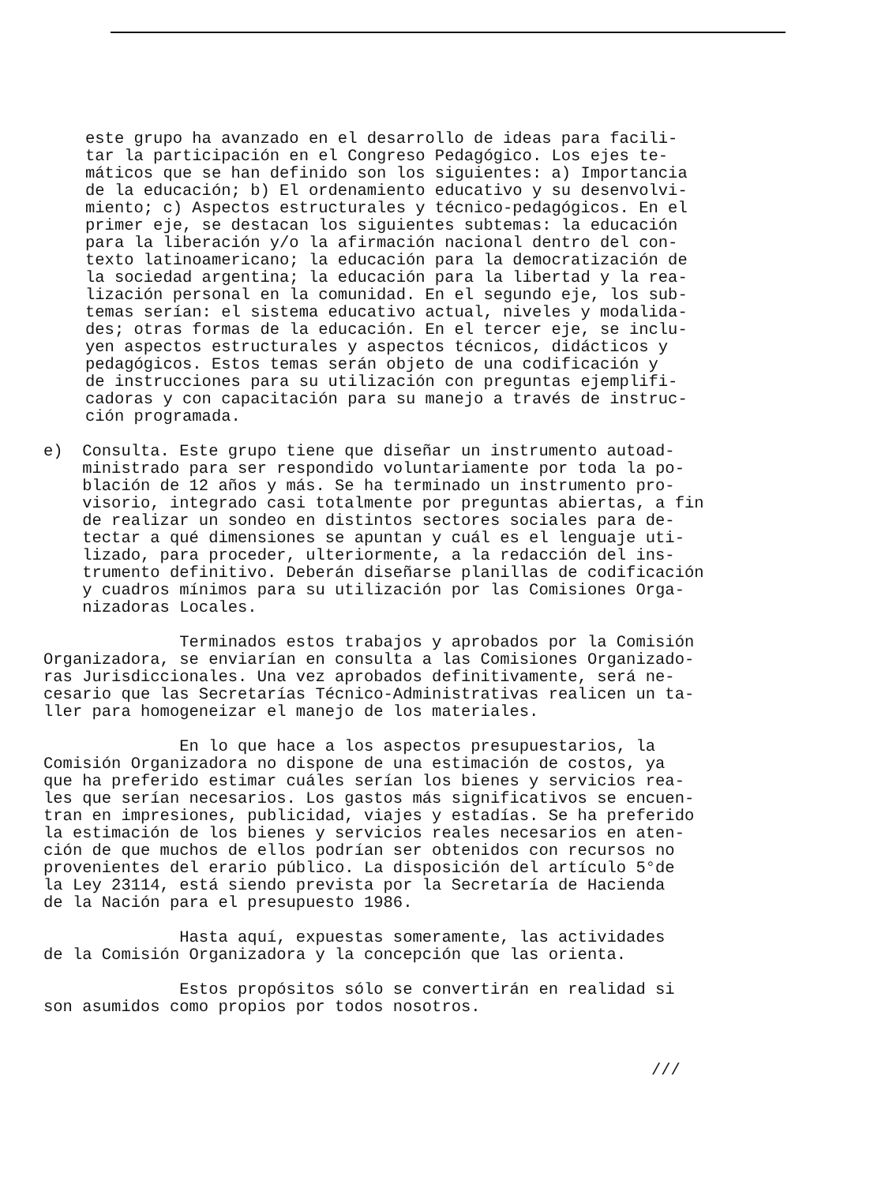este grupo ha avanzado en el desarrollo de ideas para facili- tar la participación en el Congreso Pedagógico. Los ejes te- máticos que se han definido son los siguientes: a) Importancia de la educación; b) El ordenamiento educativo y su desenvolvi- miento; c) Aspectos estructurales y técnico-pedagógicos. En el primer eje, se destacan los siguientes subtemas: la educación para la liberación y/o la afirmación nacional dentro del con- texto latinoamericano; la educación para la democratización de la sociedad argentina; la educación para la libertad y la rea- lización personal en la comunidad. En el segundo eje, los sub- temas serían: el sistema educativo actual, niveles y modalida- des; otras formas de la educación. En el tercer eje, se inclu- yen aspectos estructurales y aspectos técnicos, didácticos y pedagógicos. Estos temas serán objeto de una codificación y de instrucciones para su utilización con preguntas ejemplifi- cadoras y con capacitación para su manejo a través de instruc- ción programada.
e) Consulta. Este grupo tiene que diseñar un instrumento autoad- ministrado para ser respondido voluntariamente por toda la po- blación de 12 años y más. Se ha terminado un instrumento pro- visorio, integrado casi totalmente por preguntas abiertas, a fin de realizar un sondeo en distintos sectores sociales para de- tectar a qué dimensiones se apuntan y cuál es el lenguaje uti- lizado, para proceder, ulteriormente, a la redacción del ins- trumento definitivo. Deberán diseñarse planillas de codificación y cuadros mínimos para su utilización por las Comisiones Orga- nizadoras Locales.
Terminados estos trabajos y aprobados por la Comisión Organizadora, se enviarían en consulta a las Comisiones Organizado- ras Jurisdiccionales. Una vez aprobados definitivamente, será ne- cesario que las Secretarías Técnico-Administrativas realicen un ta- ller para homogeneizar el manejo de los materiales.
En lo que hace a los aspectos presupuestarios, la Comisión Organizadora no dispone de una estimación de costos, ya que ha preferido estimar cuáles serían los bienes y servicios rea- les que serían necesarios. Los gastos más significativos se encuen- tran en impresiones, publicidad, viajes y estadías. Se ha preferido la estimación de los bienes y servicios reales necesarios en aten- ción de que muchos de ellos podrían ser obtenidos con recursos no provenientes del erario público. La disposición del artículo 5°de la Ley 23114, está siendo prevista por la Secretaría de Hacienda de la Nación para el presupuesto 1986.
Hasta aquí, expuestas someramente, las actividades de la Comisión Organizadora y la concepción que las orienta.
Estos propósitos sólo se convertirán en realidad si son asumidos como propios por todos nosotros.
///